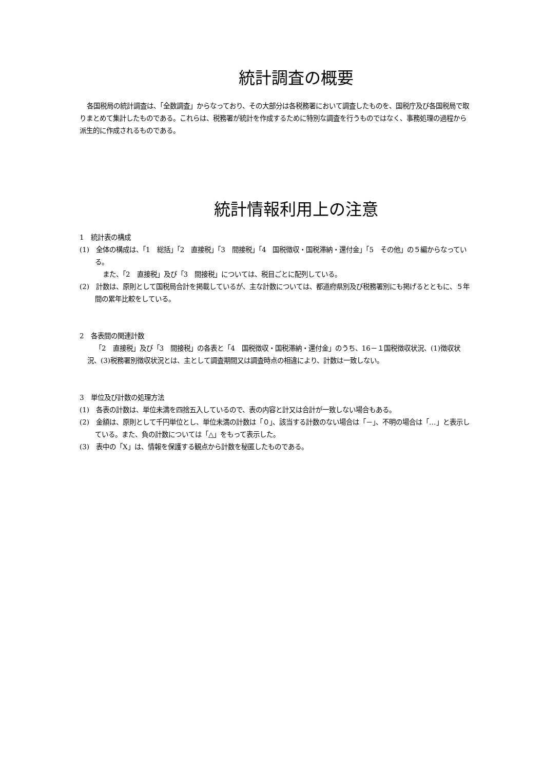統計調査の概要
各国税局の統計調査は、「全数調査」からなっており、その大部分は各税務署において調査したものを、国税庁及び各国税局で取りまとめて集計したものである。これらは、税務署が統計を作成するために特別な調査を行うものではなく、事務処理の過程から派生的に作成されるものである。
統計情報利用上の注意
1　統計表の構成
(1)　全体の構成は、「1　総括」「2　直接税」「3　間接税」「4　国税徴収・国税滞納・還付金」「5　その他」の５編からなっている。
また、「2　直接税」及び「3　間接税」については、税目ごとに配列している。
(2)　計数は、原則として国税局合計を掲載しているが、主な計数については、都道府県別及び税務署別にも掲げるとともに、５年間の累年比較をしている。
2　各表間の関連計数
「2　直接税」及び「3　間接税」の各表と「4　国税徴収・国税滞納・還付金」のうち、16－１国税徴収状況、(1)徴収状況、(3)税務署別徴収状況とは、主として調査期間又は調査時点の相違により、計数は一致しない。
3　単位及び計数の処理方法
(1)　各表の計数は、単位未満を四捨五入しているので、表の内容と計又は合計が一致しない場合もある。
(2)　金額は、原則として千円単位とし、単位未満の計数は「０」、該当する計数のない場合は「－」、不明の場合は「…」と表示している。また、負の計数については「△」をもって表示した。
(3)　表中の「X」は、情報を保護する観点から計数を秘匿したものである。